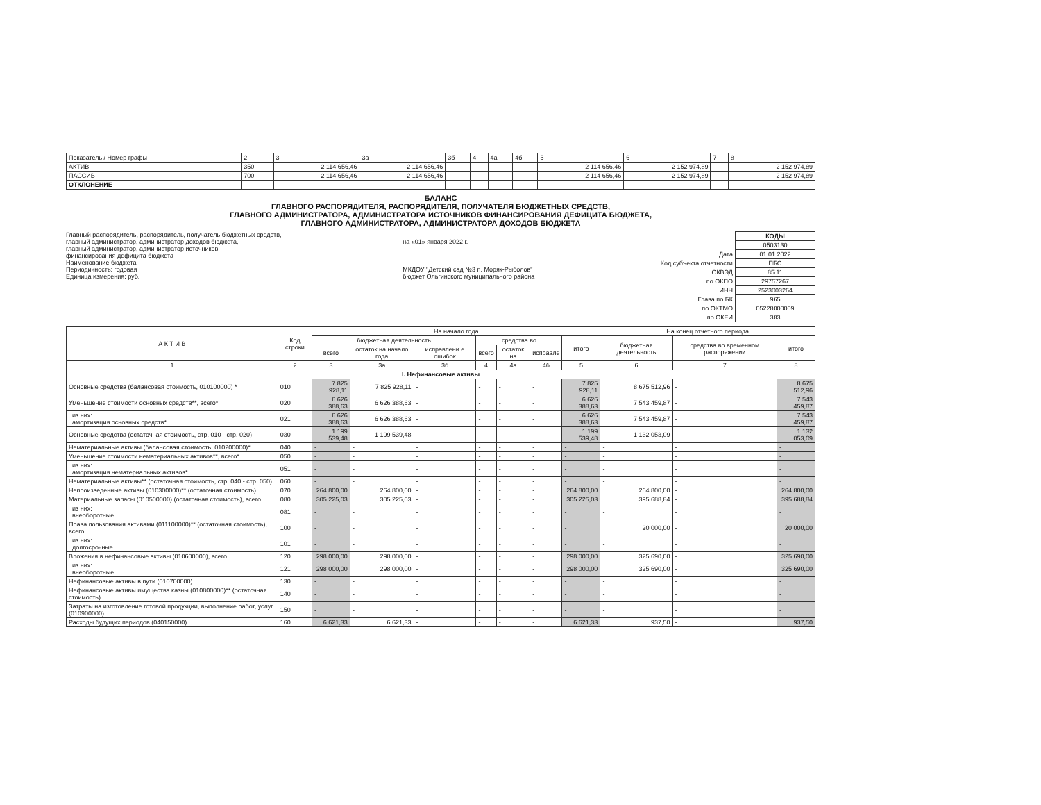| Показатель / Номер графы | 2 | 3 | 3а | 3б | 4 | 4а | 4б | 5 | 6 | 7 | 8 |
| АКТИВ | 350 | 2 114 656,46 | 2 114 656,46 | - | - | - | - | 2 114 656,46 | 2 152 974,89 | - | 2 152 974,89 |
| ПАССИВ | 700 | 2 114 656,46 | 2 114 656,46 | - | - | - | - | 2 114 656,46 | 2 152 974,89 | - | 2 152 974,89 |
| ОТКЛОНЕНИЕ | | - | - | - | - | - | - | - | - | - | - |
БАЛАНС
ГЛАВНОГО РАСПОРЯДИТЕЛЯ, РАСПОРЯДИТЕЛЯ, ПОЛУЧАТЕЛЯ БЮДЖЕТНЫХ СРЕДСТВ,
ГЛАВНОГО АДМИНИСТРАТОРА, АДМИНИСТРАТОРА ИСТОЧНИКОВ ФИНАНСИРОВАНИЯ ДЕФИЦИТА БЮДЖЕТА,
ГЛАВНОГО АДМИНИСТРАТОРА, АДМИНИСТРАТОРА ДОХОДОВ БЮДЖЕТА
Главный распорядитель, распорядитель, получатель бюджетных средств,
главный администратор, администратор доходов бюджета,
главный администратор, администратор источников
финансирования дефицита бюджета
Наименование бюджета
Периодичность: годовая
Единица измерения: руб.
на «01» января 2022 г.
МКДОУ "Детский сад №3 п. Моряк-Рыболов"
бюджет Ольгинского муниципального района
| | КОДЫ |
| | 0503130 |
| Дата | 01.01.2022 |
| Код субъекта отчетности | ПБС |
| ОКВЭД | 85.11 |
| по ОКПО | 29757267 |
| ИНН | 2523003264 |
| Глава по БК | 965 |
| по ОКТМО | 05228000009 |
| по ОКЕИ | 383 |
| А К Т И В | Код строки | На начало года | | | | | | | На конец отчетного периода | | |
| --- | --- | --- | --- | --- | --- | --- | --- | --- | --- | --- | --- |
| | | бюджетная деятельность | | | средства во | | | итого | бюджетная деятельность | средства во временном распоряжении | итого |
| | | всего | остаток на начало года | исправлени е ошибок | всего | остаток на | исправле | | | | |
| 1 | 2 | 3 | 3а | 3б | 4 | 4а | 4б | 5 | 6 | 7 | 8 |
| I. Нефинансовые активы | | | | | | | | | | | |
| Основные средства (балансовая стоимость, 010100000) * | 010 | 7 825 928,11 | 7 825 928,11 | - | - | - | - | 7 825 928,11 | 8 675 512,96 | - | 8 675 512,96 |
| Уменьшение стоимости основных средств**, всего* | 020 | 6 626 388,63 | 6 626 388,63 | - | - | - | - | 6 626 388,63 | 7 543 459,87 | - | 7 543 459,87 |
| из них: амортизация основных средств* | 021 | 6 626 388,63 | 6 626 388,63 | - | - | - | - | 6 626 388,63 | 7 543 459,87 | - | 7 543 459,87 |
| Основные средства (остаточная стоимость, стр. 010 - стр. 020) | 030 | 1 199 539,48 | 1 199 539,48 | - | - | - | - | 1 199 539,48 | 1 132 053,09 | - | 1 132 053,09 |
| Нематериальные активы (балансовая стоимость, 010200000)* | 040 | - | - | - | - | - | - | - | - | - | - |
| Уменьшение стоимости нематериальных активов**, всего* | 050 | - | - | - | - | - | - | - | - | - | - |
| из них: амортизация нематериальных активов* | 051 | - | - | - | - | - | - | - | - | - | - |
| Нематериальные активы** (остаточная стоимость, стр. 040 - стр. 050) | 060 | - | - | - | - | - | - | - | - | - | - |
| Непроизведенные активы (010300000)** (остаточная стоимость) | 070 | 264 800,00 | 264 800,00 | - | - | - | - | 264 800,00 | 264 800,00 | - | 264 800,00 |
| Материальные запасы (010500000) (остаточная стоимость), всего | 080 | 305 225,03 | 305 225,03 | - | - | - | - | 305 225,03 | 395 688,84 | - | 395 688,84 |
| из них: внеоборотные | 081 | - | - | - | - | - | - | - | - | - | - |
| Права пользования активами (011100000)** (остаточная стоимость), всего | 100 | - | - | - | - | - | - | - | 20 000,00 | - | 20 000,00 |
| из них: долгосрочные | 101 | - | - | - | - | - | - | - | - | - | - |
| Вложения в нефинансовые активы (010600000), всего | 120 | 298 000,00 | 298 000,00 | - | - | - | - | 298 000,00 | 325 690,00 | - | 325 690,00 |
| из них: внеоборотные | 121 | 298 000,00 | 298 000,00 | - | - | - | - | 298 000,00 | 325 690,00 | - | 325 690,00 |
| Нефинансовые активы в пути (010700000) | 130 | - | - | - | - | - | - | - | - | - | - |
| Нефинансовые активы имущества казны (010800000)** (остаточная стоимость) | 140 | - | - | - | - | - | - | - | - | - | - |
| Затраты на изготовление готовой продукции, выполнение работ, услуг (010900000) | 150 | - | - | - | - | - | - | - | - | - | - |
| Расходы будущих периодов (040150000) | 160 | 6 621,33 | 6 621,33 | - | - | - | - | 6 621,33 | 937,50 | - | 937,50 |